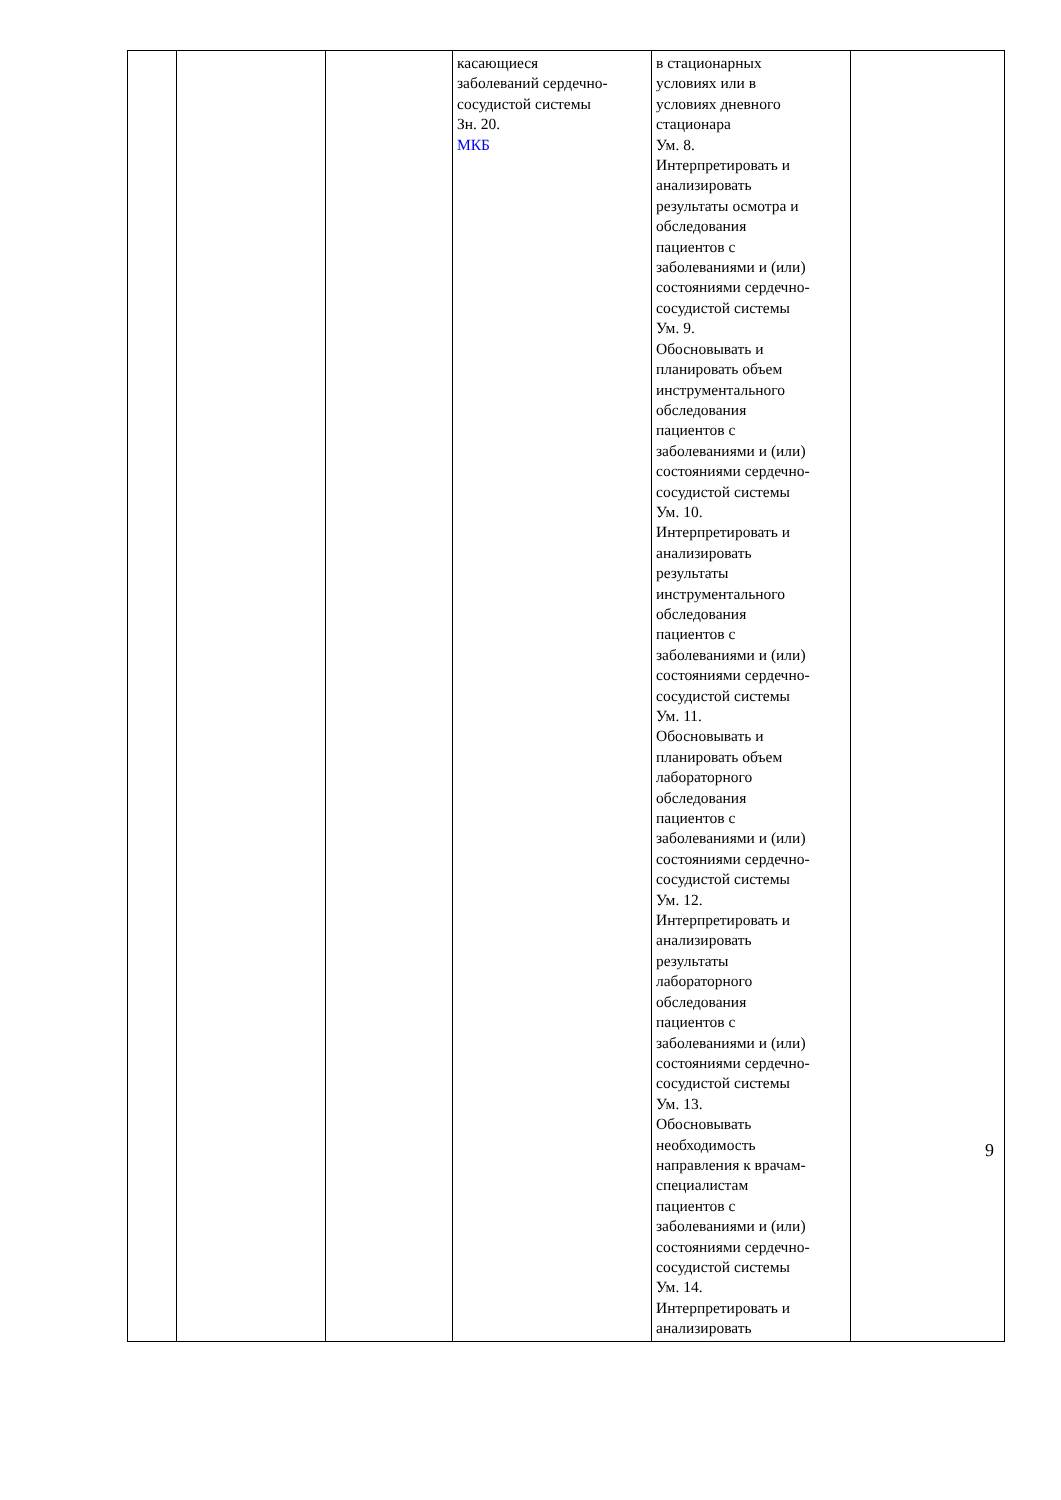| | | | касающиеся заболеваний сердечно- сосудистой системы Зн. 20. МКБ | в стационарных условиях или в условиях дневного стационара Ум. 8. Интерпретировать и анализировать результаты осмотра и обследования пациентов с заболеваниями и (или) состояниями сердечно- сосудистой системы Ум. 9. Обосновывать и планировать объем инструментального обследования пациентов с заболеваниями и (или) состояниями сердечно- сосудистой системы Ум. 10. Интерпретировать и анализировать результаты инструментального обследования пациентов с заболеваниями и (или) состояниями сердечно- сосудистой системы Ум. 11. Обосновывать и планировать объем лабораторного обследования пациентов с заболеваниями и (или) состояниями сердечно- сосудистой системы Ум. 12. Интерпретировать и анализировать результаты лабораторного обследования пациентов с заболеваниями и (или) состояниями сердечно- сосудистой системы Ум. 13. Обосновывать необходимость направления к врачам- специалистам пациентов с заболеваниями и (или) состояниями сердечно- сосудистой системы Ум. 14. Интерпретировать и анализировать | |
9